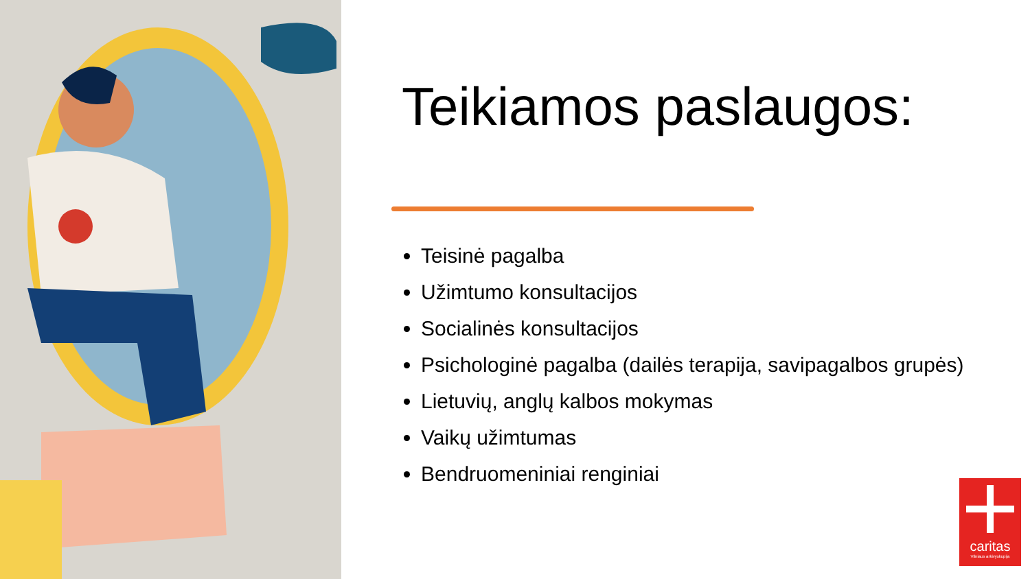Teikiamos paslaugos:
Teisinė pagalba
Užimtumo konsultacijos
Socialinės konsultacijos
Psichologinė pagalba (dailės terapija, savipagalbos grupės)
Lietuvių, anglų kalbos mokymas
Vaikų užimtumas
Bendruomeniniai renginiai
caritas
Vilniaus arkivyskupija